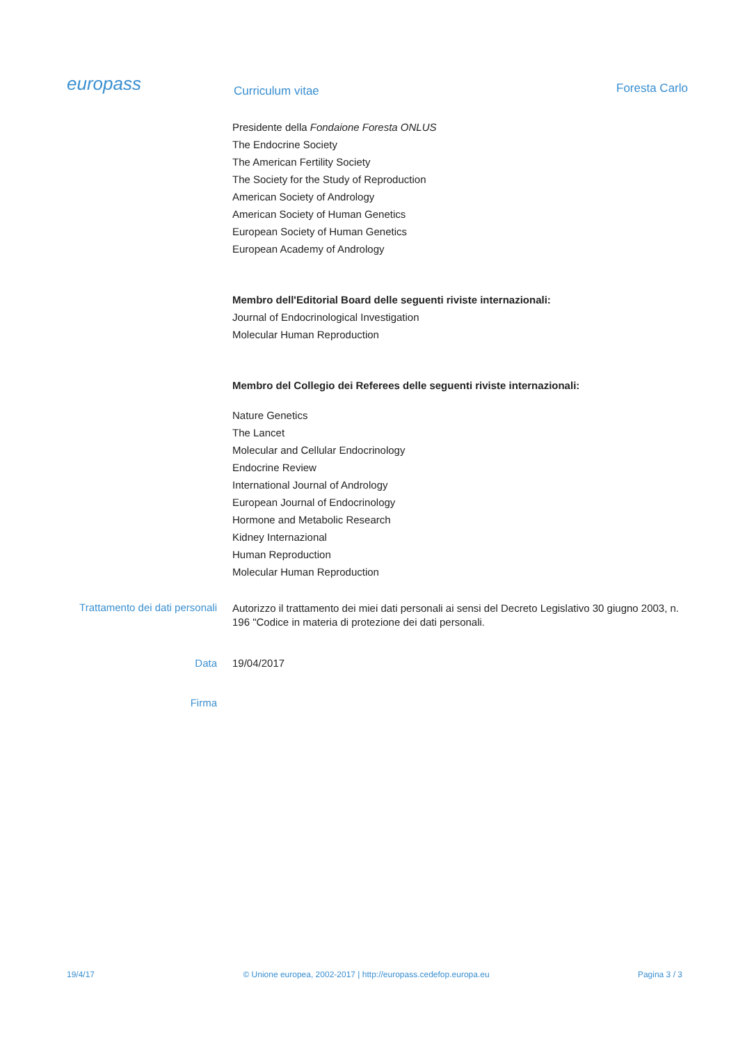europass
Curriculum vitae
Foresta Carlo
Presidente della Fondaione Foresta ONLUS
The Endocrine Society
The American Fertility Society
The Society for the Study of Reproduction
American Society of Andrology
American Society of Human Genetics
European Society of Human Genetics
European Academy of Andrology
Membro dell'Editorial Board delle seguenti riviste internazionali:
Journal of Endocrinological Investigation
Molecular Human Reproduction
Membro del Collegio dei Referees delle seguenti riviste internazionali:
Nature Genetics
The Lancet
Molecular and Cellular Endocrinology
Endocrine Review
International Journal of Andrology
European Journal of Endocrinology
Hormone and Metabolic Research
Kidney Internazional
Human Reproduction
Molecular Human Reproduction
Trattamento dei dati personali
Autorizzo il trattamento dei miei dati personali ai sensi del Decreto Legislativo 30 giugno 2003, n. 196 "Codice in materia di protezione dei dati personali.
Data 19/04/2017
Firma
19/4/17 © Unione europea, 2002-2017 | http://europass.cedefop.europa.eu Pagina 3 / 3